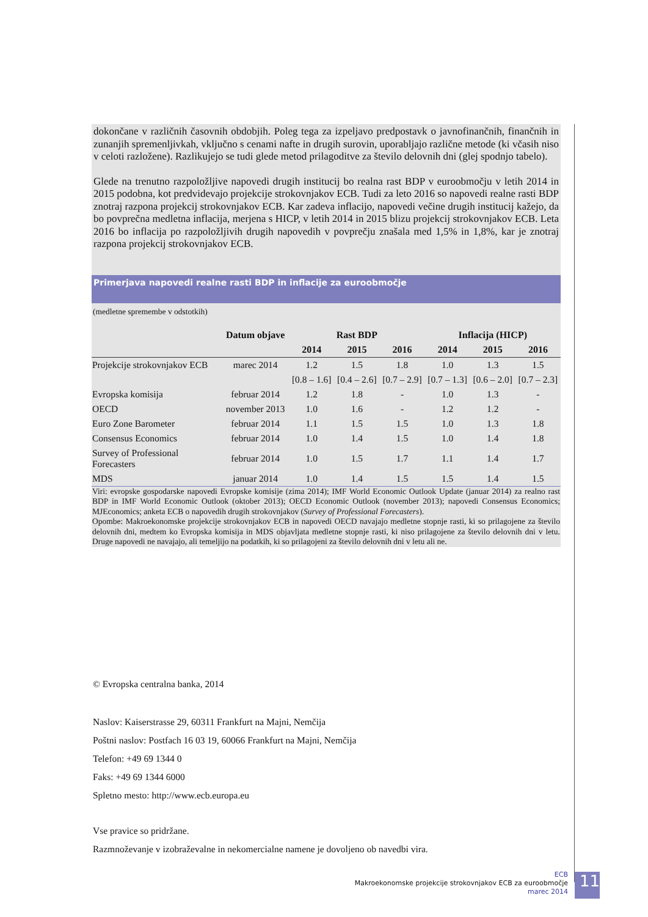dokončane v različnih časovnih obdobjih. Poleg tega za izpeljavo predpostavk o javnofinančnih, finančnih in zunanjih spremenljivkah, vključno s cenami nafte in drugih surovin, uporabljajo različne metode (ki včasih niso v celoti razložene). Razlikujejo se tudi glede metod prilagoditve za število delovnih dni (glej spodnjo tabelo).
Glede na trenutno razpoložljive napovedi drugih institucij bo realna rast BDP v euroobmočju v letih 2014 in 2015 podobna, kot predvidevajo projekcije strokovnjakov ECB. Tudi za leto 2016 so napovedi realne rasti BDP znotraj razpona projekcij strokovnjakov ECB. Kar zadeva inflacijo, napovedi večine drugih institucij kažejo, da bo povprečna medletna inflacija, merjena s HICP, v letih 2014 in 2015 blizu projekcij strokovnjakov ECB. Leta 2016 bo inflacija po razpoložljivih drugih napovedih v povprečju znašala med 1,5% in 1,8%, kar je znotraj razpona projekcij strokovnjakov ECB.
Primerjava napovedi realne rasti BDP in inflacije za euroobmočje
(medletne spremembe v odstotkih)
| | Datum objave | Rast BDP | | | Inflacija (HICP) | | |
| --- | --- | --- | --- | --- | --- | --- | --- |
| | | 2014 | 2015 | 2016 | 2014 | 2015 | 2016 |
| Projekcije strokovnjakov ECB | marec 2014 | 1.2 | 1.5 | 1.8 | 1.0 | 1.3 | 1.5 |
| | | [0.8 – 1.6] | [0.4 – 2.6] | [0.7 – 2.9] | [0.7 – 1.3] | [0.6 – 2.0] | [0.7 – 2.3] |
| Evropska komisija | februar 2014 | 1.2 | 1.8 | - | 1.0 | 1.3 | - |
| OECD | november 2013 | 1.0 | 1.6 | - | 1.2 | 1.2 | - |
| Euro Zone Barometer | februar 2014 | 1.1 | 1.5 | 1.5 | 1.0 | 1.3 | 1.8 |
| Consensus Economics | februar 2014 | 1.0 | 1.4 | 1.5 | 1.0 | 1.4 | 1.8 |
| Survey of Professional Forecasters | februar 2014 | 1.0 | 1.5 | 1.7 | 1.1 | 1.4 | 1.7 |
| MDS | januar 2014 | 1.0 | 1.4 | 1.5 | 1.5 | 1.4 | 1.5 |
Viri: evropske gospodarske napovedi Evropske komisije (zima 2014); IMF World Economic Outlook Update (januar 2014) za realno rast BDP in IMF World Economic Outlook (oktober 2013); OECD Economic Outlook (november 2013); napovedi Consensus Economics; MJEconomics; anketa ECB o napovedih drugih strokovnjakov (Survey of Professional Forecasters).
Opombe: Makroekonomske projekcije strokovnjakov ECB in napovedi OECD navajajo medletne stopnje rasti, ki so prilagojene za število delovnih dni, medtem ko Evropska komisija in MDS objavljata medletne stopnje rasti, ki niso prilagojene za število delovnih dni v letu. Druge napovedi ne navajajo, ali temeljijo na podatkih, ki so prilagojeni za število delovnih dni v letu ali ne.
© Evropska centralna banka, 2014
Naslov: Kaiserstrasse 29, 60311 Frankfurt na Majni, Nemčija
Poštni naslov: Postfach 16 03 19, 60066 Frankfurt na Majni, Nemčija
Telefon: +49 69 1344 0
Faks: +49 69 1344 6000
Spletno mesto: http://www.ecb.europa.eu
Vse pravice so pridržane.
Razmnoževanje v izobraževalne in nekomercialne namene je dovoljeno ob navedbi vira.
ECB
Makroekonomske projekcije strokovnjakov ECB za euroobmočje
marec 2014
11